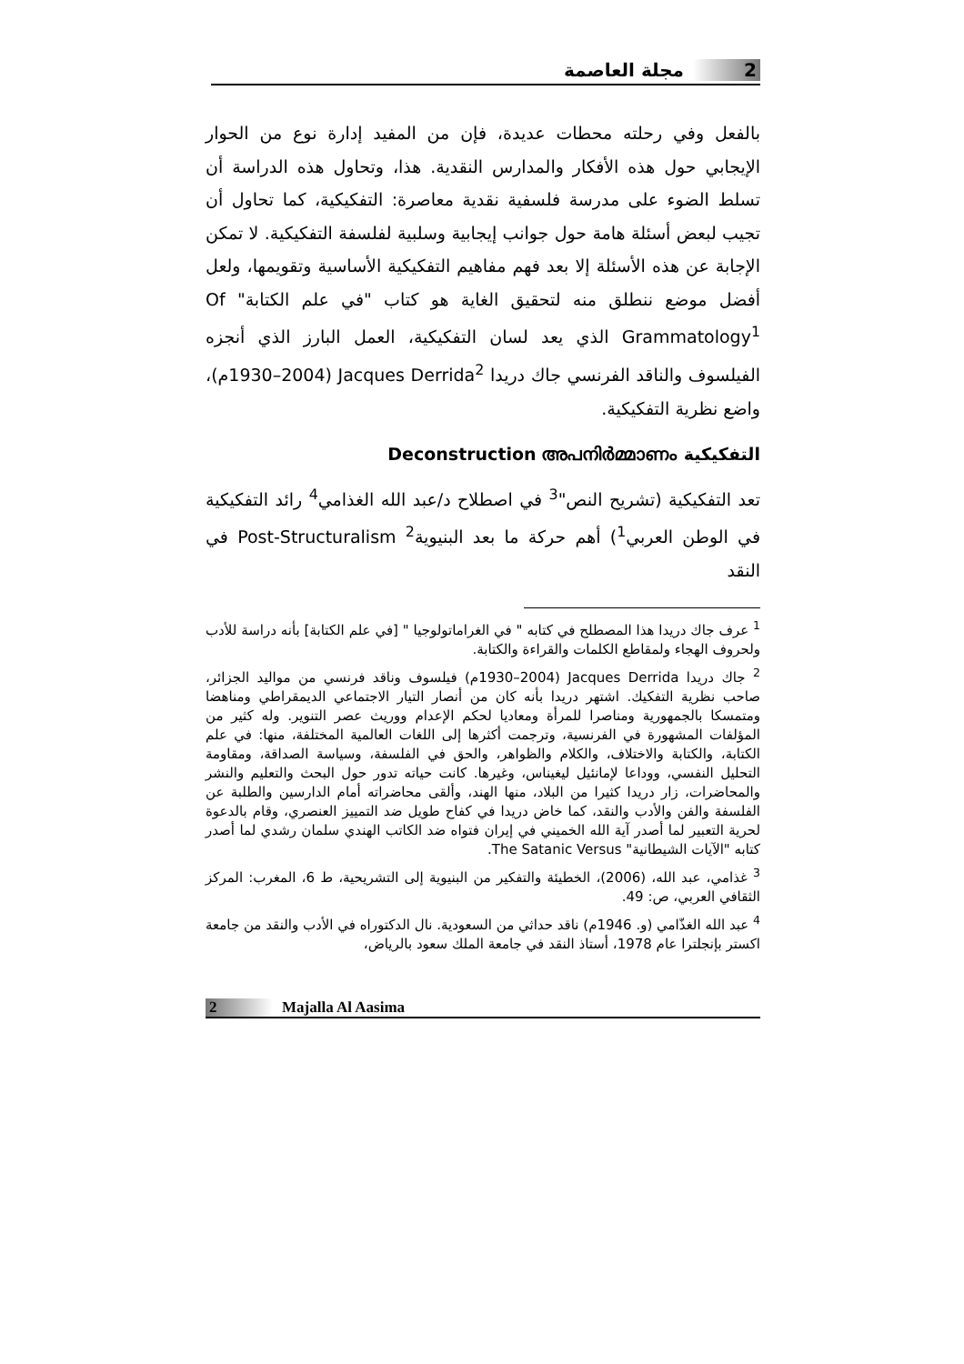2 مجلة العاصمة
بالفعل وفي رحلته محطات عديدة، فإن من المفيد إدارة نوع من الحوار الإيجابي حول هذه الأفكار والمدارس النقدية. هذا، وتحاول هذه الدراسة أن تسلط الضوء على مدرسة فلسفية نقدية معاصرة: التفكيكية، كما تحاول أن تجيب لبعض أسئلة هامة حول جوانب إيجابية وسلبية لفلسفة التفكيكية. لا تمكن الإجابة عن هذه الأسئلة إلا بعد فهم مفاهيم التفكيكية الأساسية وتقويمها، ولعل أفضل موضع ننطلق منه لتحقيق الغاية هو كتاب "في علم الكتابة" Of Grammatology<sup>1</sup> الذي يعد لسان التفكيكية، العمل البارز الذي أنجزه الفيلسوف والناقد الفرنسي جاك دريدا Jacques Derrida<sup>2</sup> (1930–2004م)، واضع نظرية التفكيكية.
التفكيكية Deconstruction അപനിർമ്മാണം
تعد التفكيكية (تشريح النص"<sup>3</sup> في اصطلاح د/عبد الله الغذامي<sup>4</sup> رائد التفكيكية في الوطن العربي<sup>1</sup>) أهم حركة ما بعد البنيوية<sup>2</sup> Post-Structuralism في النقد
<sup>1</sup> عرف جاك دريدا هذا المصطلح في كتابه " في الغراماتولوجيا " [في علم الكتابة] بأنه دراسة للأدب ولحروف الهجاء ولمقاطع الكلمات والقراءة والكتابة.
<sup>2</sup> جاك دريدا Jacques Derrida (1930–2004م) فيلسوف وناقد فرنسي من مواليد الجزائر، صاحب نظرية التفكيك. اشتهر دريدا بأنه كان من أنصار التيار الاجتماعي الديمقراطي ومناهضا ومتمسكا بالجمهورية ومناصرا للمرأة ومعاديا لحكم الإعدام ووريث عصر التنوير. وله كثير من المؤلفات المشهورة في الفرنسية، وترجمت أكثرها إلى اللغات العالمية المختلفة، منها: في علم الكتابة، والكتابة والاختلاف، والكلام والظواهر، والحق في الفلسفة، وسياسة الصداقة، ومقاومة التحليل النفسي، ووداعا لإمانئيل ليغيناس، وغيرها. كانت حياته تدور حول البحث والتعليم والنشر والمحاضرات، زار دريدا كثيرا من البلاد، منها الهند، وألقى محاضراته أمام الدارسين والطلبة عن الفلسفة والفن والأدب والنقد، كما خاض دريدا في كفاح طويل ضد التمييز العنصري، وقام بالدعوة لحرية التعبير لما أصدر آية الله الخميني في إيران فتواه ضد الكاتب الهندي سلمان رشدي لما أصدر كتابه "الآيات الشيطانية" The Satanic Versus.
<sup>3</sup> غذامي، عبد الله، (2006)، الخطيئة والتفكير من البنيوية إلى التشريحية، ط 6، المغرب: المركز الثقافي العربي، ص: 49.
<sup>4</sup> عبد الله الغذّامي (و. 1946م) ناقد حداثي من السعودية. نال الدكتوراه في الأدب والنقد من جامعة اكستر بإنجلترا عام 1978، أستاذ النقد في جامعة الملك سعود بالرياض،
2 Majalla Al Aasima